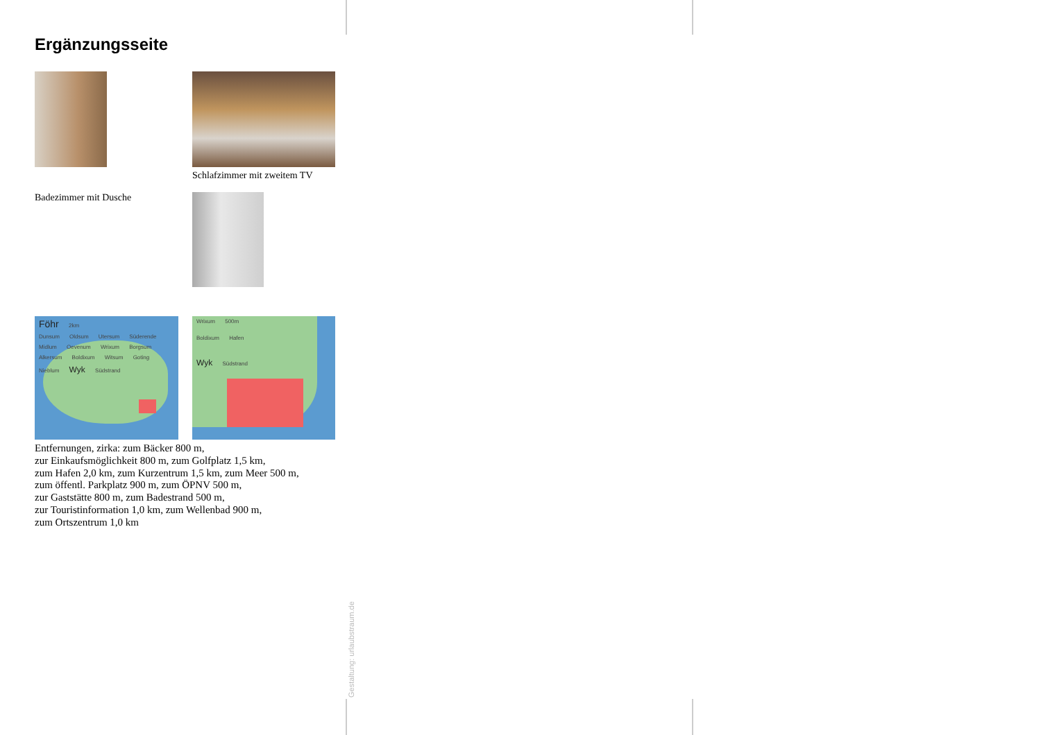Ergänzungsseite
Schlafzimmer mit zweitem TV
Badezimmer mit Dusche
Föhr 2km
Dunsum Oldsum Utersum Süderende Midlum Oevenum Wrixum Borgsum Alkersum Boldixum Witsum Goting Nieblum Wyk Südstrand
Wrixum 500m
Boldixum Hafen
Wyk Südstrand
Entfernungen, zirka: zum Bäcker 800 m,
zur Einkaufsmöglichkeit 800 m, zum Golfplatz 1,5 km,
zum Hafen 2,0 km, zum Kurzentrum 1,5 km, zum Meer 500 m,
zum öffentl. Parkplatz 900 m, zum ÖPNV 500 m,
zur Gaststätte 800 m, zum Badestrand 500 m,
zur Touristinformation 1,0 km, zum Wellenbad 900 m,
zum Ortszentrum 1,0 km
Gestaltung: urlaubstraum.de